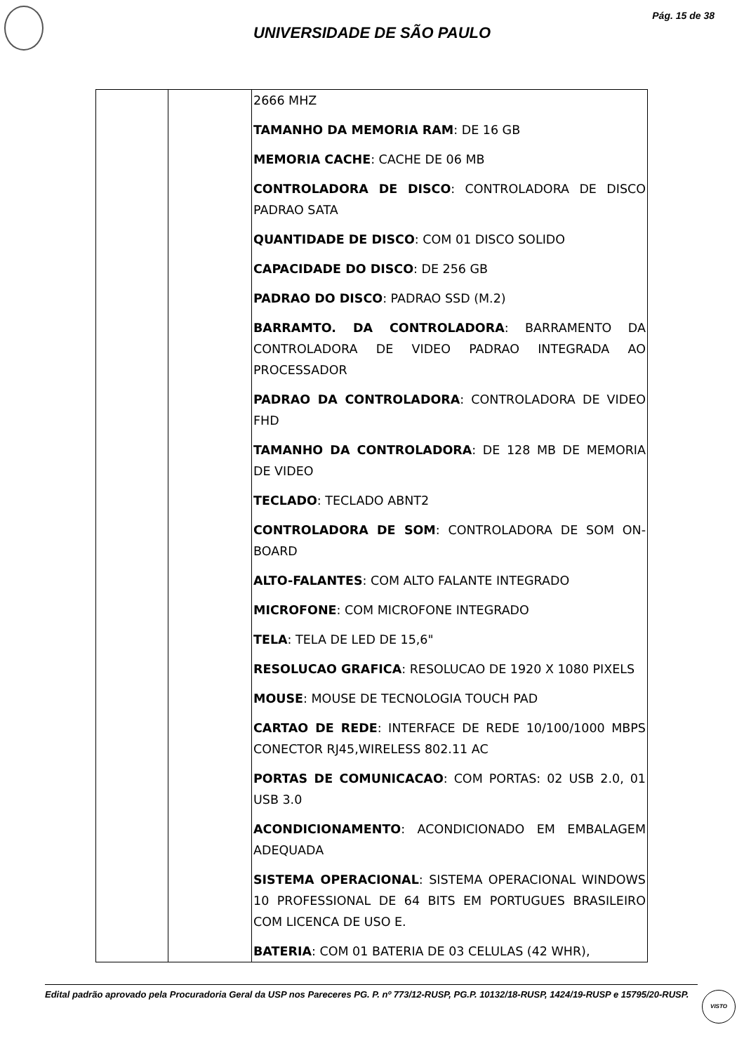Pág. 15 de 38
UNIVERSIDADE DE SÃO PAULO
| | | 2666 MHZ TAMANHO DA MEMORIA RAM : DE 16 GB MEMORIA CACHE : CACHE DE 06 MB CONTROLADORA DE DISCO : CONTROLADORA DE DISCO PADRAO SATA QUANTIDADE DE DISCO : COM 01 DISCO SOLIDO CAPACIDADE DO DISCO : DE 256 GB PADRAO DO DISCO : PADRAO SSD (M.2) BARRAMTO. DA CONTROLADORA : BARRAMENTO DA CONTROLADORA DE VIDEO PADRAO INTEGRADA AO PROCESSADOR PADRAO DA CONTROLADORA : CONTROLADORA DE VIDEO FHD TAMANHO DA CONTROLADORA : DE 128 MB DE MEMORIA DE VIDEO TECLADO : TECLADO ABNT2 CONTROLADORA DE SOM : CONTROLADORA DE SOM ON-BOARD ALTO-FALANTES : COM ALTO FALANTE INTEGRADO MICROFONE : COM MICROFONE INTEGRADO TELA : TELA DE LED DE 15,6" RESOLUCAO GRAFICA : RESOLUCAO DE 1920 X 1080 PIXELS MOUSE : MOUSE DE TECNOLOGIA TOUCH PAD CARTAO DE REDE : INTERFACE DE REDE 10/100/1000 MBPS CONECTOR RJ45,WIRELESS 802.11 AC PORTAS DE COMUNICACAO : COM PORTAS: 02 USB 2.0, 01 USB 3.0 ACONDICIONAMENTO : ACONDICIONADO EM EMBALAGEM ADEQUADA SISTEMA OPERACIONAL : SISTEMA OPERACIONAL WINDOWS 10 PROFESSIONAL DE 64 BITS EM PORTUGUES BRASILEIRO COM LICENCA DE USO E. BATERIA : COM 01 BATERIA DE 03 CELULAS (42 WHR), |
Edital padrão aprovado pela Procuradoria Geral da USP nos Pareceres PG. P. nº 773/12-RUSP, PG.P. 10132/18-RUSP, 1424/19-RUSP e 15795/20-RUSP.
VISTO